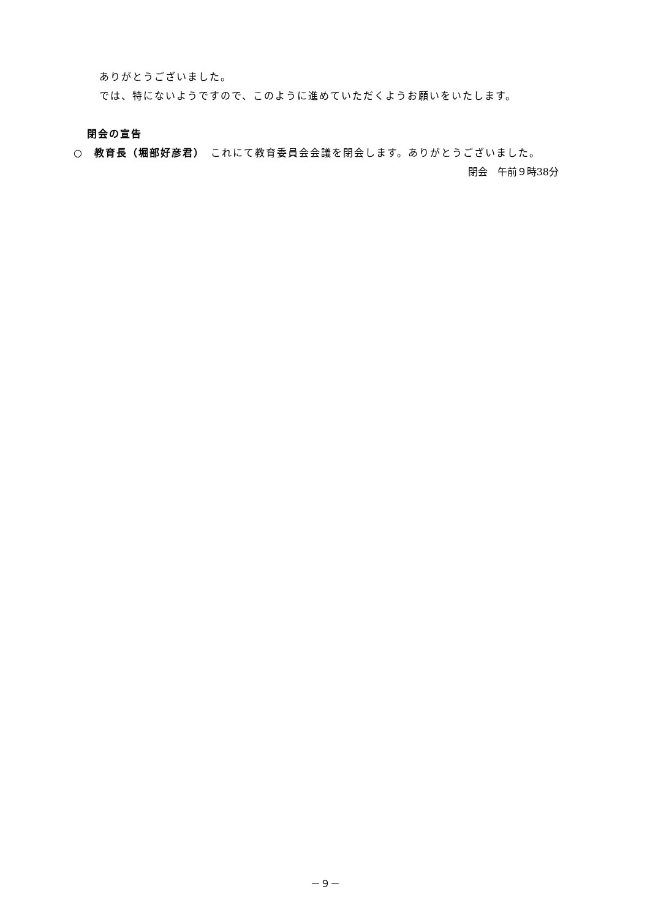ありがとうございました。
では、特にないようですので、このように進めていただくようお願いをいたします。
閉会の宣告
○　教育長（堀部好彦君）　これにて教育委員会会議を閉会します。ありがとうございました。
閉会　午前９時38分
－９－